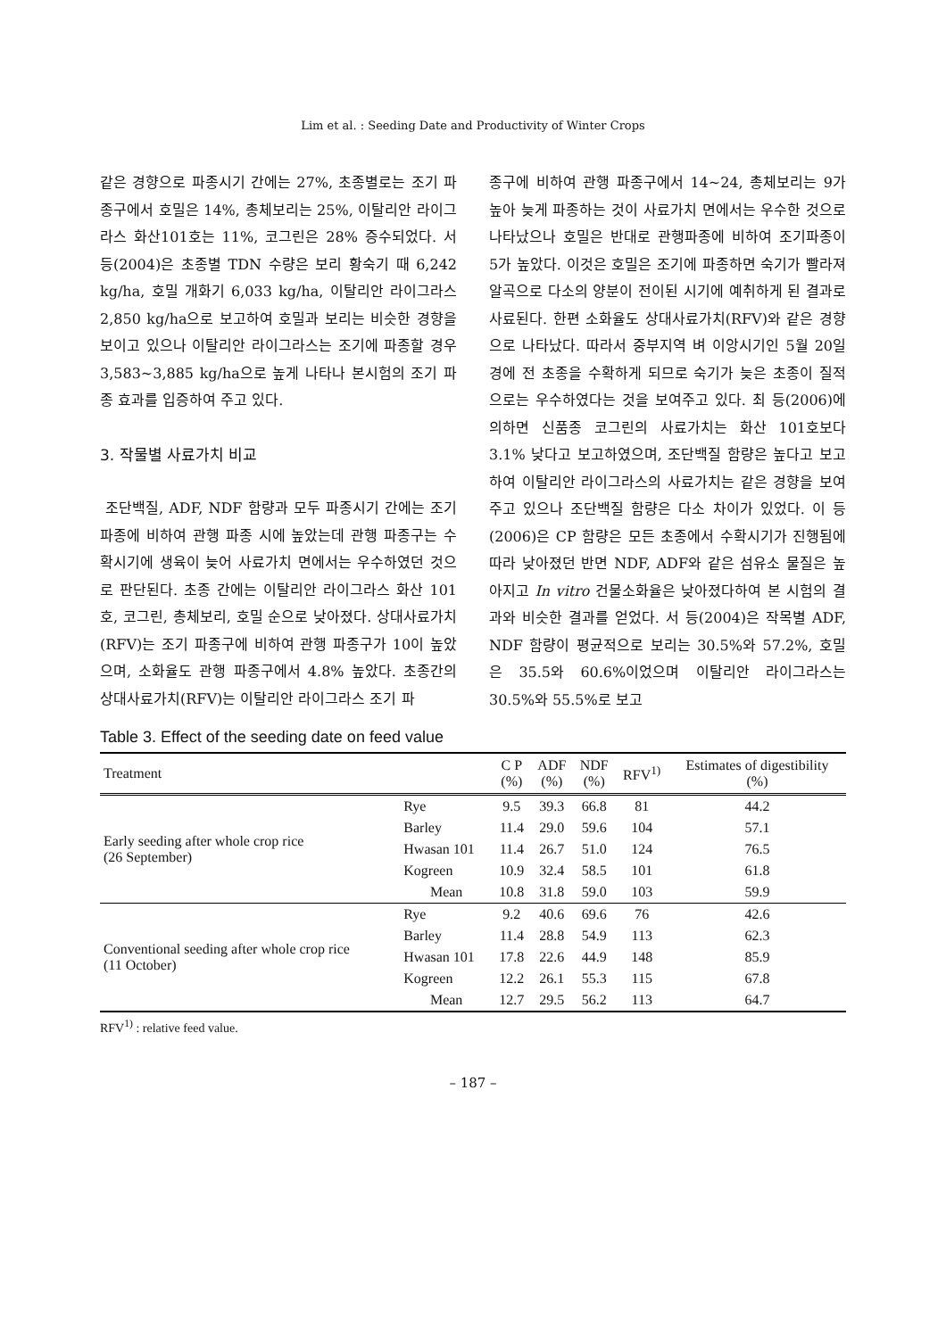Lim et al. : Seeding Date and Productivity of Winter Crops
같은 경향으로 파종시기 간에는 27%, 초종별로는 조기 파종구에서 호밀은 14%, 총체보리는 25%, 이탈리안 라이그라스 화산101호는 11%, 코그린은 28% 증수되었다. 서 등(2004)은 초종별 TDN 수량은 보리 황숙기 때 6,242 kg/ha, 호밀 개화기 6,033 kg/ha, 이탈리안 라이그라스 2,850 kg/ha으로 보고하여 호밀과 보리는 비슷한 경향을 보이고 있으나 이탈리안 라이그라스는 조기에 파종할 경우 3,583~3,885 kg/ha으로 높게 나타나 본시험의 조기 파종 효과를 입증하여 주고 있다.
3. 작물별 사료가치 비교
조단백질, ADF, NDF 함량과 모두 파종시기 간에는 조기 파종에 비하여 관행 파종 시에 높았는데 관행 파종구는 수확시기에 생육이 늦어 사료가치 면에서는 우수하였던 것으로 판단된다. 초종 간에는 이탈리안 라이그라스 화산 101호, 코그린, 총체보리, 호밀 순으로 낮아졌다. 상대사료가치(RFV)는 조기 파종구에 비하여 관행 파종구가 10이 높았으며, 소화율도 관행 파종구에서 4.8% 높았다. 초종간의 상대사료가치(RFV)는 이탈리안 라이그라스 조기 파
종구에 비하여 관행 파종구에서 14~24, 총체보리는 9가 높아 늦게 파종하는 것이 사료가치 면에서는 우수한 것으로 나타났으나 호밀은 반대로 관행파종에 비하여 조기파종이 5가 높았다. 이것은 호밀은 조기에 파종하면 숙기가 빨라져 알곡으로 다소의 양분이 전이된 시기에 예취하게 된 결과로 사료된다. 한편 소화율도 상대사료가치(RFV)와 같은 경향으로 나타났다. 따라서 중부지역 벼 이앙시기인 5월 20일 경에 전 초종을 수확하게 되므로 숙기가 늦은 초종이 질적으로는 우수하였다는 것을 보여주고 있다. 최 등(2006)에 의하면 신품종 코그린의 사료가치는 화산 101호보다 3.1% 낮다고 보고하였으며, 조단백질 함량은 높다고 보고하여 이탈리안 라이그라스의 사료가치는 같은 경향을 보여주고 있으나 조단백질 함량은 다소 차이가 있었다. 이 등(2006)은 CP 함량은 모든 초종에서 수확시기가 진행됨에 따라 낮아졌던 반면 NDF, ADF와 같은 섬유소 물질은 높아지고 In vitro 건물소화율은 낮아졌다하여 본 시험의 결과와 비슷한 결과를 얻었다. 서 등(2004)은 작목별 ADF, NDF 함량이 평균적으로 보리는 30.5%와 57.2%, 호밀은 35.5와 60.6%이었으며 이탈리안 라이그라스는 30.5%와 55.5%로 보고
Table 3. Effect of the seeding date on feed value
| Treatment | | C P (%) | ADF (%) | NDF (%) | RFV<sup>1)</sup> | Estimates of digestibility (%) |
| --- | --- | --- | --- | --- | --- | --- |
| Early seeding after whole crop rice (26 September) | Rye | 9.5 | 39.3 | 66.8 | 81 | 44.2 |
| | Barley | 11.4 | 29.0 | 59.6 | 104 | 57.1 |
| | Hwasan 101 | 11.4 | 26.7 | 51.0 | 124 | 76.5 |
| | Kogreen | 10.9 | 32.4 | 58.5 | 101 | 61.8 |
| | Mean | 10.8 | 31.8 | 59.0 | 103 | 59.9 |
| Conventional seeding after whole crop rice (11 October) | Rye | 9.2 | 40.6 | 69.6 | 76 | 42.6 |
| | Barley | 11.4 | 28.8 | 54.9 | 113 | 62.3 |
| | Hwasan 101 | 17.8 | 22.6 | 44.9 | 148 | 85.9 |
| | Kogreen | 12.2 | 26.1 | 55.3 | 115 | 67.8 |
| | Mean | 12.7 | 29.5 | 56.2 | 113 | 64.7 |
RFV<sup>1)</sup> : relative feed value.
– 187 –